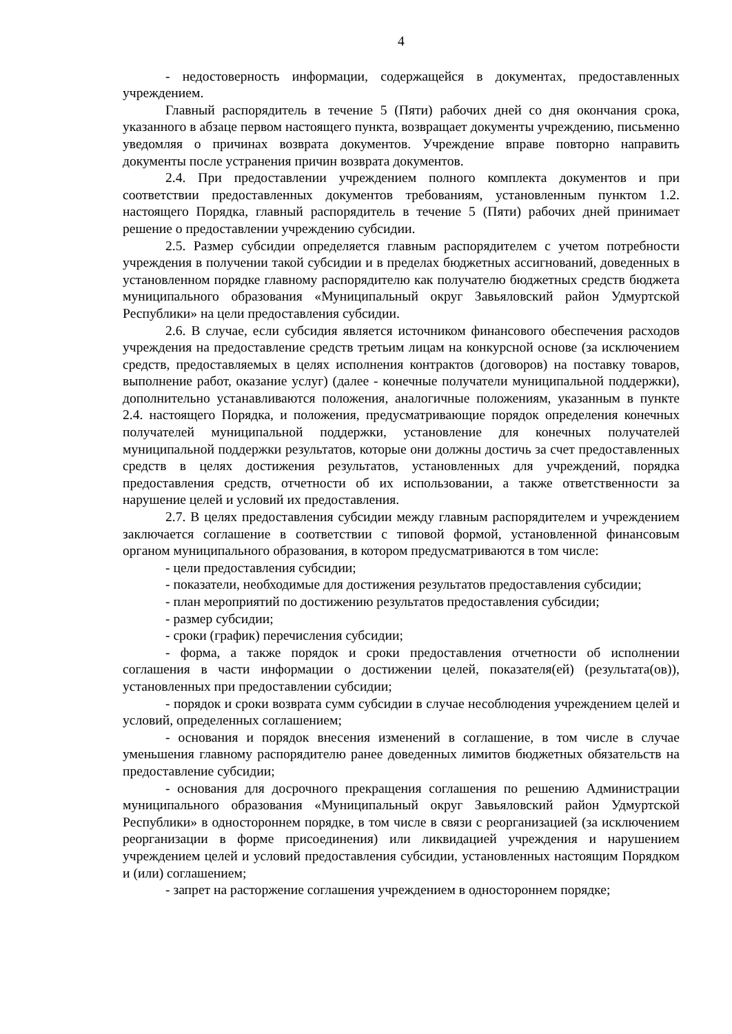4
- недостоверность информации, содержащейся в документах, предоставленных учреждением.
Главный распорядитель в течение 5 (Пяти) рабочих дней со дня окончания срока, указанного в абзаце первом настоящего пункта, возвращает документы учреждению, письменно уведомляя о причинах возврата документов. Учреждение вправе повторно направить документы после устранения причин возврата документов.
2.4. При предоставлении учреждением полного комплекта документов и при соответствии предоставленных документов требованиям, установленным пунктом 1.2. настоящего Порядка, главный распорядитель в течение 5 (Пяти) рабочих дней принимает решение о предоставлении учреждению субсидии.
2.5. Размер субсидии определяется главным распорядителем с учетом потребности учреждения в получении такой субсидии и в пределах бюджетных ассигнований, доведенных в установленном порядке главному распорядителю как получателю бюджетных средств бюджета муниципального образования «Муниципальный округ Завьяловский район Удмуртской Республики» на цели предоставления субсидии.
2.6. В случае, если субсидия является источником финансового обеспечения расходов учреждения на предоставление средств третьим лицам на конкурсной основе (за исключением средств, предоставляемых в целях исполнения контрактов (договоров) на поставку товаров, выполнение работ, оказание услуг) (далее - конечные получатели муниципальной поддержки), дополнительно устанавливаются положения, аналогичные положениям, указанным в пункте 2.4. настоящего Порядка, и положения, предусматривающие порядок определения конечных получателей муниципальной поддержки, установление для конечных получателей муниципальной поддержки результатов, которые они должны достичь за счет предоставленных средств в целях достижения результатов, установленных для учреждений, порядка предоставления средств, отчетности об их использовании, а также ответственности за нарушение целей и условий их предоставления.
2.7. В целях предоставления субсидии между главным распорядителем и учреждением заключается соглашение в соответствии с типовой формой, установленной финансовым органом муниципального образования, в котором предусматриваются в том числе:
- цели предоставления субсидии;
- показатели, необходимые для достижения результатов предоставления субсидии;
- план мероприятий по достижению результатов предоставления субсидии;
- размер субсидии;
- сроки (график) перечисления субсидии;
- форма, а также порядок и сроки предоставления отчетности об исполнении соглашения в части информации о достижении целей, показателя(ей) (результата(ов)), установленных при предоставлении субсидии;
- порядок и сроки возврата сумм субсидии в случае несоблюдения учреждением целей и условий, определенных соглашением;
- основания и порядок внесения изменений в соглашение, в том числе в случае уменьшения главному распорядителю ранее доведенных лимитов бюджетных обязательств на предоставление субсидии;
- основания для досрочного прекращения соглашения по решению Администрации муниципального образования «Муниципальный округ Завьяловский район Удмуртской Республики» в одностороннем порядке, в том числе в связи с реорганизацией (за исключением реорганизации в форме присоединения) или ликвидацией учреждения и нарушением учреждением целей и условий предоставления субсидии, установленных настоящим Порядком и (или) соглашением;
- запрет на расторжение соглашения учреждением в одностороннем порядке;